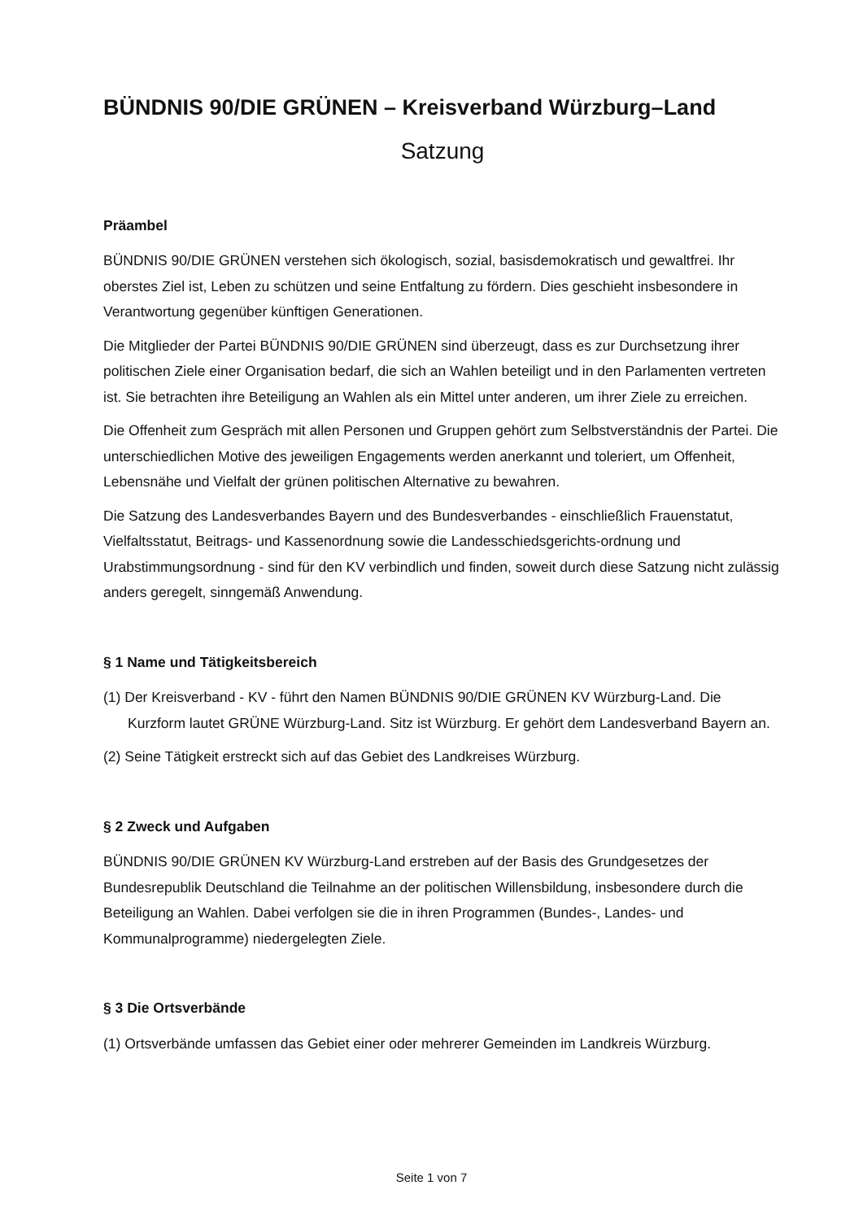BÜNDNIS 90/DIE GRÜNEN – Kreisverband Würzburg–Land
Satzung
Präambel
BÜNDNIS 90/DIE GRÜNEN verstehen sich ökologisch, sozial, basisdemokratisch und gewaltfrei. Ihr oberstes Ziel ist, Leben zu schützen und seine Entfaltung zu fördern. Dies geschieht insbesondere in Verantwortung gegenüber künftigen Generationen.
Die Mitglieder der Partei BÜNDNIS 90/DIE GRÜNEN sind überzeugt, dass es zur Durchsetzung ihrer politischen Ziele einer Organisation bedarf, die sich an Wahlen beteiligt und in den Parlamenten vertreten ist. Sie betrachten ihre Beteiligung an Wahlen als ein Mittel unter anderen, um ihrer Ziele zu erreichen.
Die Offenheit zum Gespräch mit allen Personen und Gruppen gehört zum Selbstverständnis der Partei. Die unterschiedlichen Motive des jeweiligen Engagements werden anerkannt und toleriert, um Offenheit, Lebensnähe und Vielfalt der grünen politischen Alternative zu bewahren.
Die Satzung des Landesverbandes Bayern und des Bundesverbandes - einschließlich Frauenstatut, Vielfaltsstatut, Beitrags- und Kassenordnung sowie die Landesschiedsgerichts-ordnung und Urabstimmungsordnung - sind für den KV verbindlich und finden, soweit durch diese Satzung nicht zulässig anders geregelt, sinngemäß Anwendung.
§ 1 Name und Tätigkeitsbereich
(1) Der Kreisverband - KV - führt den Namen BÜNDNIS 90/DIE GRÜNEN KV Würzburg-Land. Die Kurzform lautet GRÜNE Würzburg-Land. Sitz ist Würzburg. Er gehört dem Landesverband Bayern an.
(2) Seine Tätigkeit erstreckt sich auf das Gebiet des Landkreises Würzburg.
§ 2 Zweck und Aufgaben
BÜNDNIS 90/DIE GRÜNEN KV Würzburg-Land erstreben auf der Basis des Grundgesetzes der Bundesrepublik Deutschland die Teilnahme an der politischen Willensbildung, insbesondere durch die Beteiligung an Wahlen. Dabei verfolgen sie die in ihren Programmen (Bundes-, Landes- und Kommunalprogramme) niedergelegten Ziele.
§ 3 Die Ortsverbände
(1) Ortsverbände umfassen das Gebiet einer oder mehrerer Gemeinden im Landkreis Würzburg.
Seite 1 von 7